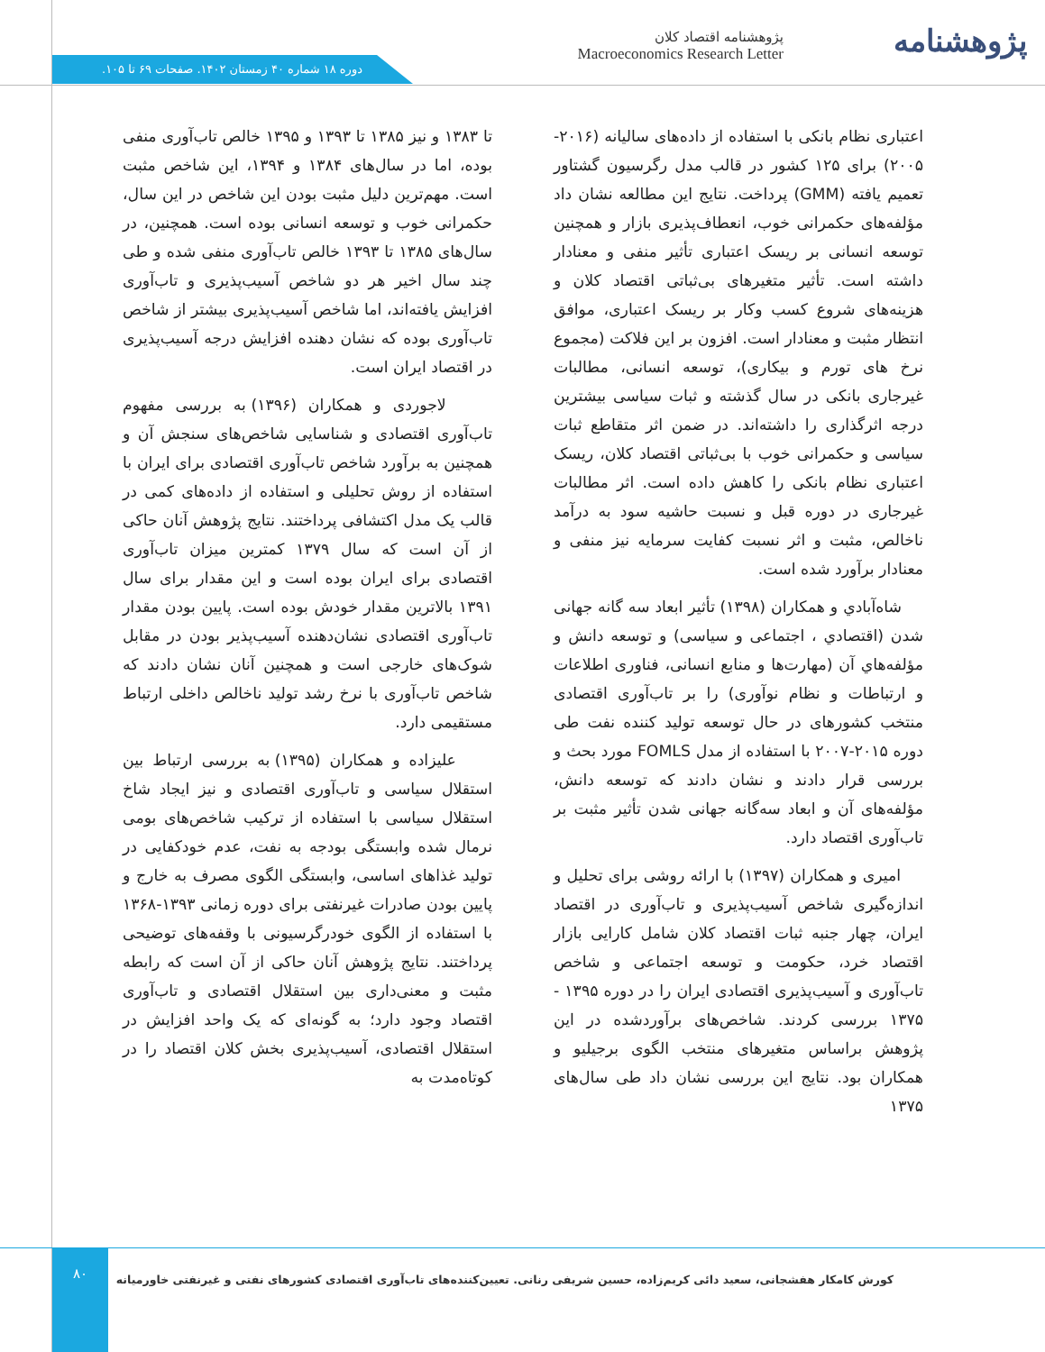پژوهشنامه
پژوهشنامه اقتصاد کلان
Macroeconomics Research Letter
دوره ۱۸ شماره ۴۰ زمستان ۱۴۰۲. صفحات ۶۹ تا ۱۰۵.
اعتباری نظام بانکی با استفاده از داده‌های سالیانه (۲۰۱۶- ۲۰۰۵) برای ۱۲۵ کشور در قالب مدل رگرسیون گشتاور تعمیم یافته (GMM) پرداخت. نتایج این مطالعه نشان داد مؤلفه‌های حکمرانی خوب، انعطاف‌پذیری بازار و همچنین توسعه انسانی بر ریسک اعتباری تأثیر منفی و معنادار داشته است. تأثیر متغیرهای بی‌ثباتی اقتصاد کلان و هزینه‌های شروع کسب وکار بر ریسک اعتباری، موافق انتظار مثبت و معنادار است. افزون بر این فلاکت (مجموع نرخ های تورم و بیکاری)، توسعه انسانی، مطالبات غیرجاری بانکی در سال گذشته و ثبات سیاسی بیشترین درجه اثرگذاری را داشته‌اند. در ضمن اثر متقاطع ثبات سیاسی و حکمرانی خوب با بی‌ثباتی اقتصاد کلان، ریسک اعتباری نظام بانکی را کاهش داده است. اثر مطالبات غیرجاری در دوره قبل و نسبت حاشیه سود به درآمد ناخالص، مثبت و اثر نسبت کفایت سرمایه نیز منفی و معنادار برآورد شده است.
شاه‌آبادي و همکاران (۱۳۹۸) تأثیر ابعاد سه گانه جهانی شدن (اقتصادي ، اجتماعی و سیاسی) و توسعه دانش و مؤلفه‌هاي آن (مهارت‌ها و منابع انسانی، فناوری اطلاعات و ارتباطات و نظام نوآوری) را بر تاب‌آوری اقتصادی منتخب کشورهای در حال توسعه تولید کننده نفت طی دوره ۲۰۱۵-۲۰۰۷ با استفاده از مدل FOMLS مورد بحث و بررسی قرار دادند و نشان دادند که توسعه دانش، مؤلفه‌های آن و ابعاد سه‌گانه جهانی شدن تأثیر مثبت بر تاب‌آوری اقتصاد دارد.
امیری و همکاران (۱۳۹۷) با ارائه روشی برای تحلیل و اندازه‌گیری شاخص آسیب‌پذیری و تاب‌آوری در اقتصاد ایران، چهار جنبه ثبات اقتصاد کلان شامل کارایی بازار اقتصاد خرد، حکومت و توسعه اجتماعی و شاخص تاب‌آوری و آسیب‌پذیری اقتصادی ایران را در دوره ۱۳۹۵ - ۱۳۷۵ بررسی کردند. شاخص‌های برآوردشده در این پژوهش براساس متغیرهای منتخب الگوی برجیلیو و همکاران بود. نتایج این بررسی نشان داد طی سال‌های ۱۳۷۵
تا ۱۳۸۳ و نیز ۱۳۸۵ تا ۱۳۹۳ و ۱۳۹۵ خالص تاب‌آوری منفی بوده، اما در سال‌های ۱۳۸۴ و ۱۳۹۴، این شاخص مثبت است. مهم‌ترین دلیل مثبت بودن این شاخص در این سال، حکمرانی خوب و توسعه انسانی بوده است. همچنین، در سال‌های ۱۳۸۵ تا ۱۳۹۳ خالص تاب‌آوری منفی شده و طی چند سال اخیر هر دو شاخص آسیب‌پذیری و تاب‌آوری افزایش یافته‌اند، اما شاخص آسیب‌پذیری بیشتر از شاخص تاب‌آوری بوده که نشان دهنده افزایش درجه آسیب‌پذیری در اقتصاد ایران است.
لاجوردی و همکاران (۱۳۹۶) به بررسی مفهوم تاب‌آوری اقتصادی و شناسایی شاخص‌های سنجش آن و همچنین به برآورد شاخص تاب‌آوری اقتصادی برای ایران با استفاده از روش تحلیلی و استفاده از داده‌های کمی در قالب یک مدل اکتشافی پرداختند. نتایج پژوهش آنان حاکی از آن است که سال ۱۳۷۹ کمترین میزان تاب‌آوری اقتصادی برای ایران بوده است و این مقدار برای سال ۱۳۹۱ بالاترین مقدار خودش بوده است. پایین بودن مقدار تاب‌آوری اقتصادی نشان‌دهنده آسیب‌پذیر بودن در مقابل شوک‌های خارجی است و همچنین آنان نشان دادند که شاخص تاب‌آوری با نرخ رشد تولید ناخالص داخلی ارتباط مستقیمی دارد.
علیزاده و همکاران (۱۳۹۵) به بررسی ارتباط بین استقلال سیاسی و تاب‌آوری اقتصادی و نیز ایجاد شاخ استقلال سیاسی با استفاده از ترکیب شاخص‌های بومی نرمال شده وابستگی بودجه به نفت، عدم خودکفایی در تولید غذاهای اساسی، وابستگی الگوی مصرف به خارج و پایین بودن صادرات غیرنفتی برای دوره زمانی ۱۳۹۳-۱۳۶۸ با استفاده از الگوی خودرگرسیونی با وقفه‌های توضیحی پرداختند. نتایج پژوهش آنان حاکی از آن است که رابطه مثبت و معنی‌داری بین استقلال اقتصادی و تاب‌آوری اقتصاد وجود دارد؛ به گونه‌ای که یک واحد افزایش در استقلال اقتصادی، آسیب‌پذیری بخش کلان اقتصاد را در کوتاه‌مدت به
۸۰
کورش کامکار هفشجانی، سعید دائی کریم‌زاده، حسین شریفی رنانی. تعیین‌کننده‌های تاب‌آوری اقتصادی کشورهای نفتی و غیرنفتی خاورمیانه